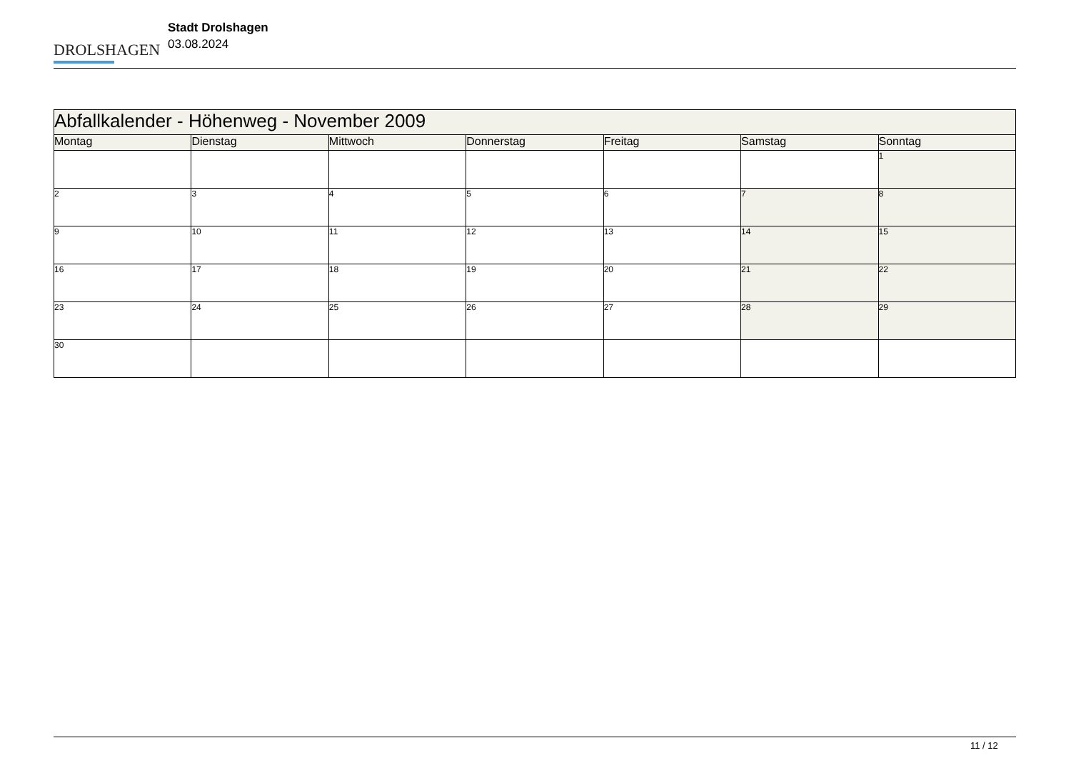DROLSHAGEN
Stadt Drolshagen
03.08.2024
| Abfallkalender - Höhenweg - November 2009 | | | | | | |
| --- | --- | --- | --- | --- | --- | --- |
| Montag | Dienstag | Mittwoch | Donnerstag | Freitag | Samstag | Sonntag |
| | | | | | | 1 |
| 2 | 3 | 4 | 5 | 6 | 7 | 8 |
| 9 | 10 | 11 | 12 | 13 | 14 | 15 |
| 16 | 17 | 18 | 19 | 20 | 21 | 22 |
| 23 | 24 | 25 | 26 | 27 | 28 | 29 |
| 30 | | | | | | |
11 / 12